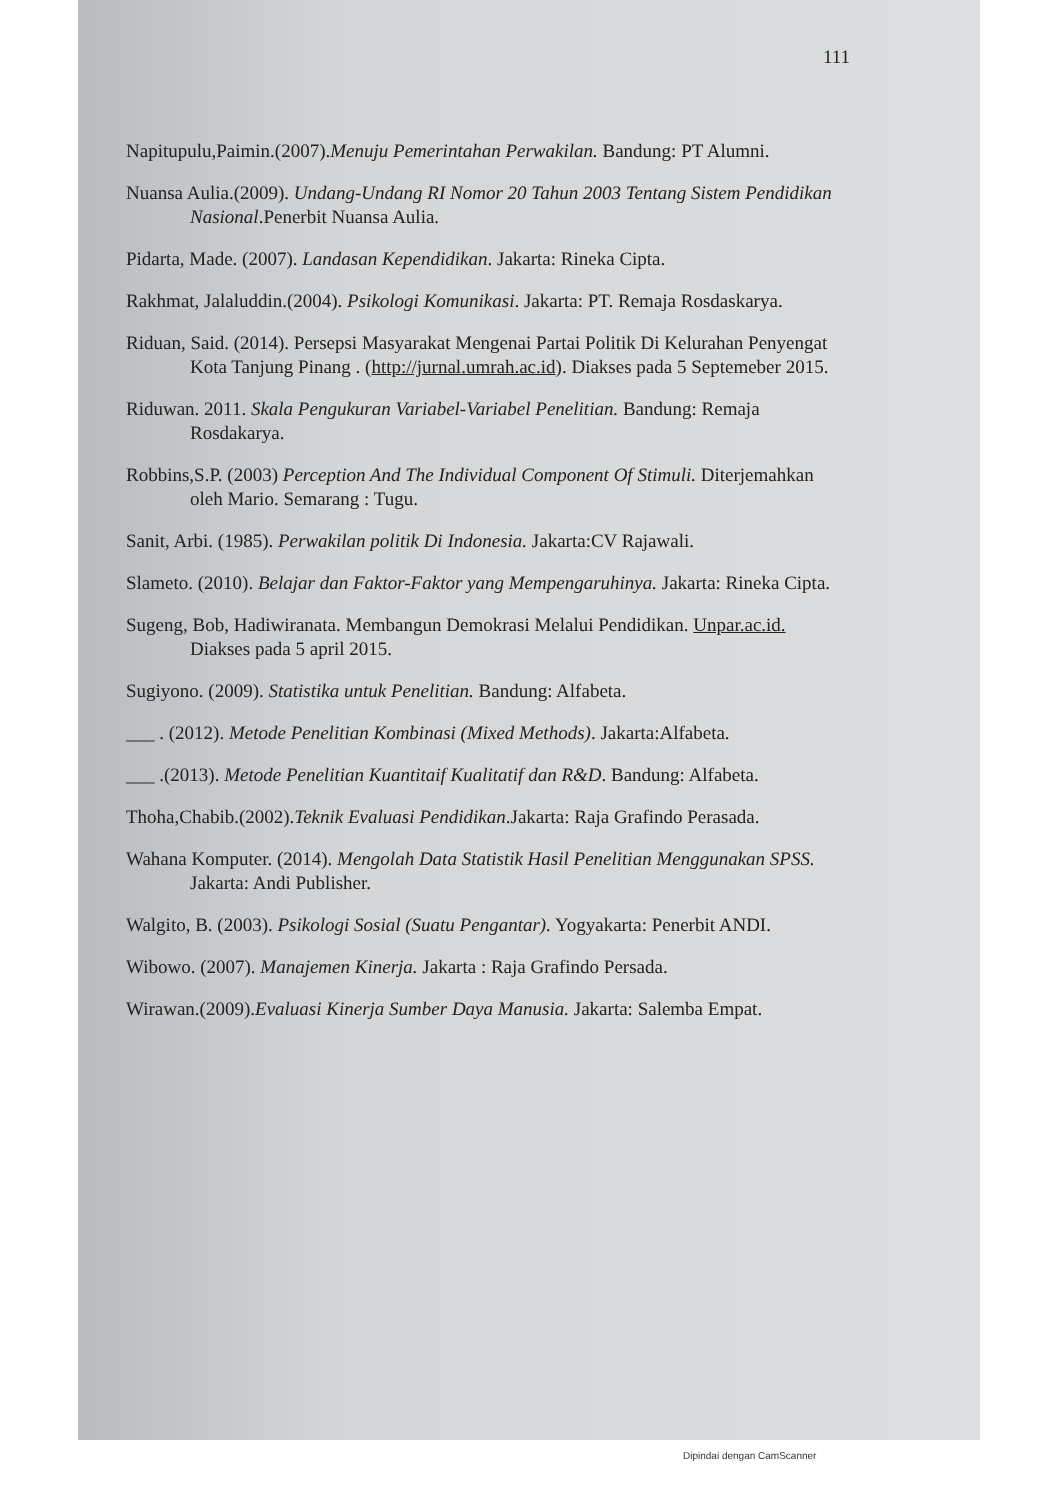111
Napitupulu,Paimin.(2007).Menuju Pemerintahan Perwakilan. Bandung: PT Alumni.
Nuansa Aulia.(2009). Undang-Undang RI Nomor 20 Tahun 2003 Tentang Sistem Pendidikan Nasional.Penerbit Nuansa Aulia.
Pidarta, Made. (2007). Landasan Kependidikan. Jakarta: Rineka Cipta.
Rakhmat, Jalaluddin.(2004). Psikologi Komunikasi. Jakarta: PT. Remaja Rosdaskarya.
Riduan, Said. (2014). Persepsi Masyarakat Mengenai Partai Politik Di Kelurahan Penyengat Kota Tanjung Pinang . (http://jurnal.umrah.ac.id). Diakses pada 5 Septemeber 2015.
Riduwan. 2011. Skala Pengukuran Variabel-Variabel Penelitian. Bandung: Remaja Rosdakarya.
Robbins,S.P. (2003) Perception And The Individual Component Of Stimuli. Diterjemahkan oleh Mario. Semarang : Tugu.
Sanit, Arbi. (1985). Perwakilan politik Di Indonesia. Jakarta:CV Rajawali.
Slameto. (2010). Belajar dan Faktor-Faktor yang Mempengaruhinya. Jakarta: Rineka Cipta.
Sugeng, Bob, Hadiwiranata. Membangun Demokrasi Melalui Pendidikan. Unpar.ac.id. Diakses pada 5 april 2015.
Sugiyono. (2009). Statistika untuk Penelitian. Bandung: Alfabeta.
___ . (2012). Metode Penelitian Kombinasi (Mixed Methods). Jakarta:Alfabeta.
___ .(2013). Metode Penelitian Kuantitaif Kualitatif dan R&D. Bandung: Alfabeta.
Thoha,Chabib.(2002).Teknik Evaluasi Pendidikan.Jakarta: Raja Grafindo Perasada.
Wahana Komputer. (2014). Mengolah Data Statistik Hasil Penelitian Menggunakan SPSS. Jakarta: Andi Publisher.
Walgito, B. (2003). Psikologi Sosial (Suatu Pengantar). Yogyakarta: Penerbit ANDI.
Wibowo. (2007). Manajemen Kinerja. Jakarta : Raja Grafindo Persada.
Wirawan.(2009).Evaluasi Kinerja Sumber Daya Manusia. Jakarta: Salemba Empat.
Dipindai dengan CamScanner